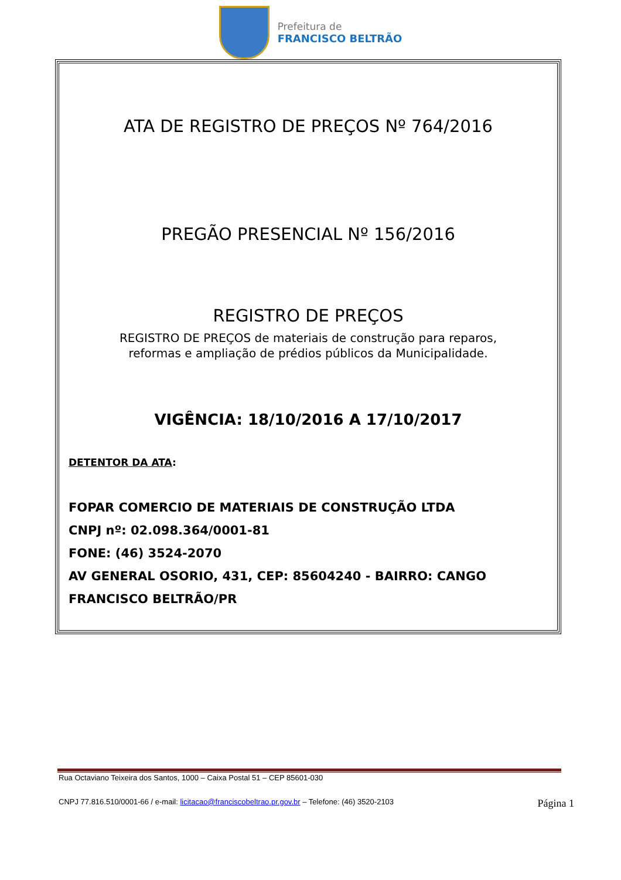Prefeitura de
FRANCISCO BELTRÃO
ATA DE REGISTRO DE PREÇOS Nº 764/2016
PREGÃO PRESENCIAL Nº 156/2016
REGISTRO DE PREÇOS
REGISTRO DE PREÇOS de materiais de construção para reparos,
reformas e ampliação de prédios públicos da Municipalidade.
VIGÊNCIA: 18/10/2016 A 17/10/2017
DETENTOR DA ATA:
FOPAR COMERCIO DE MATERIAIS DE CONSTRUÇÃO LTDA
CNPJ nº: 02.098.364/0001-81
FONE: (46) 3524-2070
AV GENERAL OSORIO, 431, CEP: 85604240 - BAIRRO: CANGO
FRANCISCO BELTRÃO/PR
Rua Octaviano Teixeira dos Santos, 1000 – Caixa Postal 51 – CEP 85601-030
CNPJ 77.816.510/0001-66 / e-mail: licitacao@franciscobeltrao.pr.gov.br – Telefone: (46) 3520-2103 Página 1